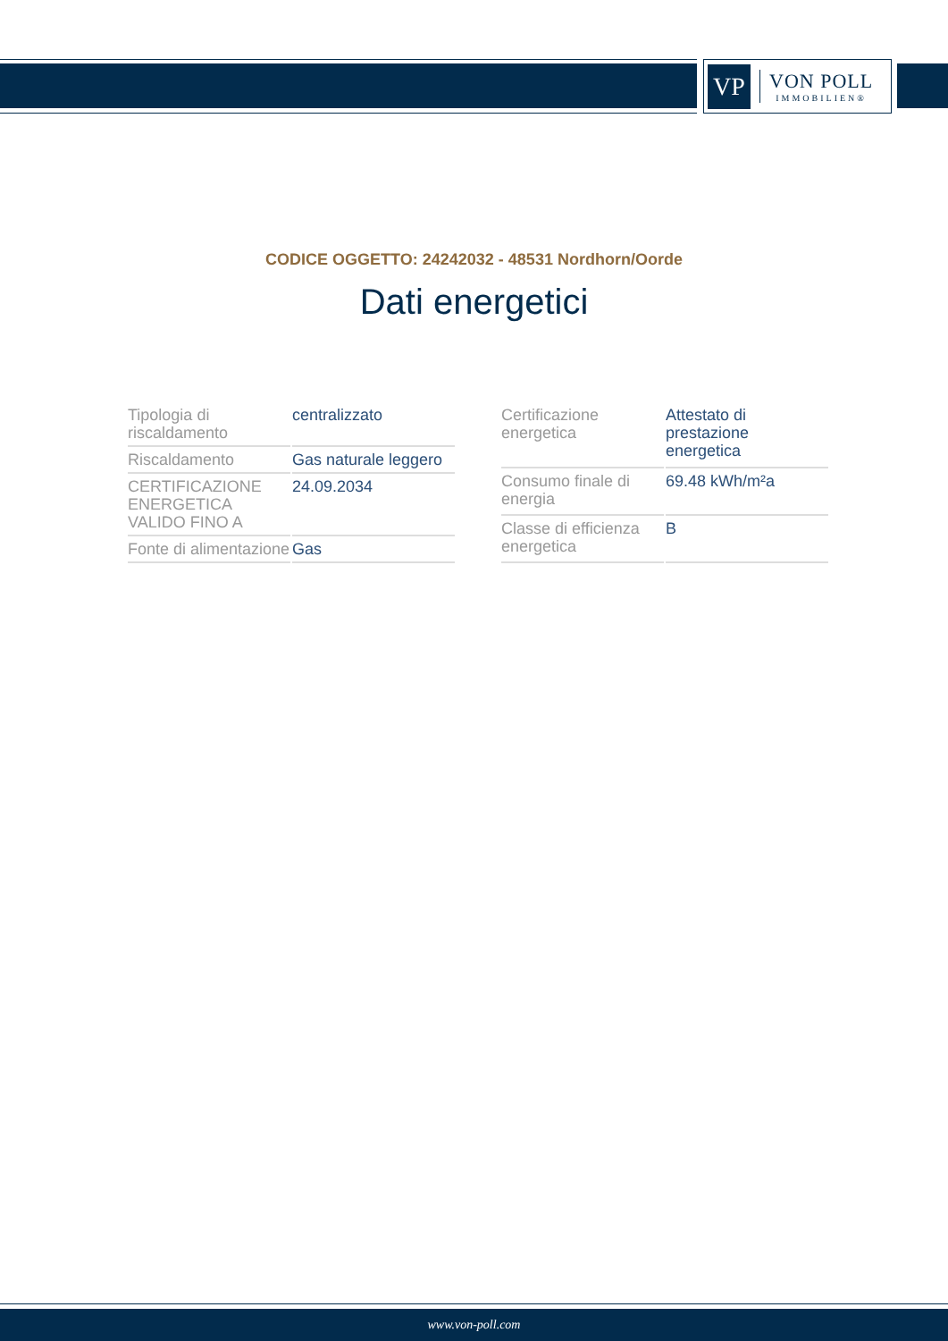VP
VON POLL
IMMOBILIEN®
CODICE OGGETTO: 24242032 - 48531 Nordhorn/Oorde
Dati energetici
| Tipologia di riscaldamento | centralizzato |
| Riscaldamento | Gas naturale leggero |
| CERTIFICAZIONE ENERGETICA VALIDO FINO A | 24.09.2034 |
| Fonte di alimentazione | Gas |
| Certificazione energetica | Attestato di prestazione energetica |
| Consumo finale di energia | 69.48 kWh/m²a |
| Classe di efficienza energetica | B |
www.von-poll.com